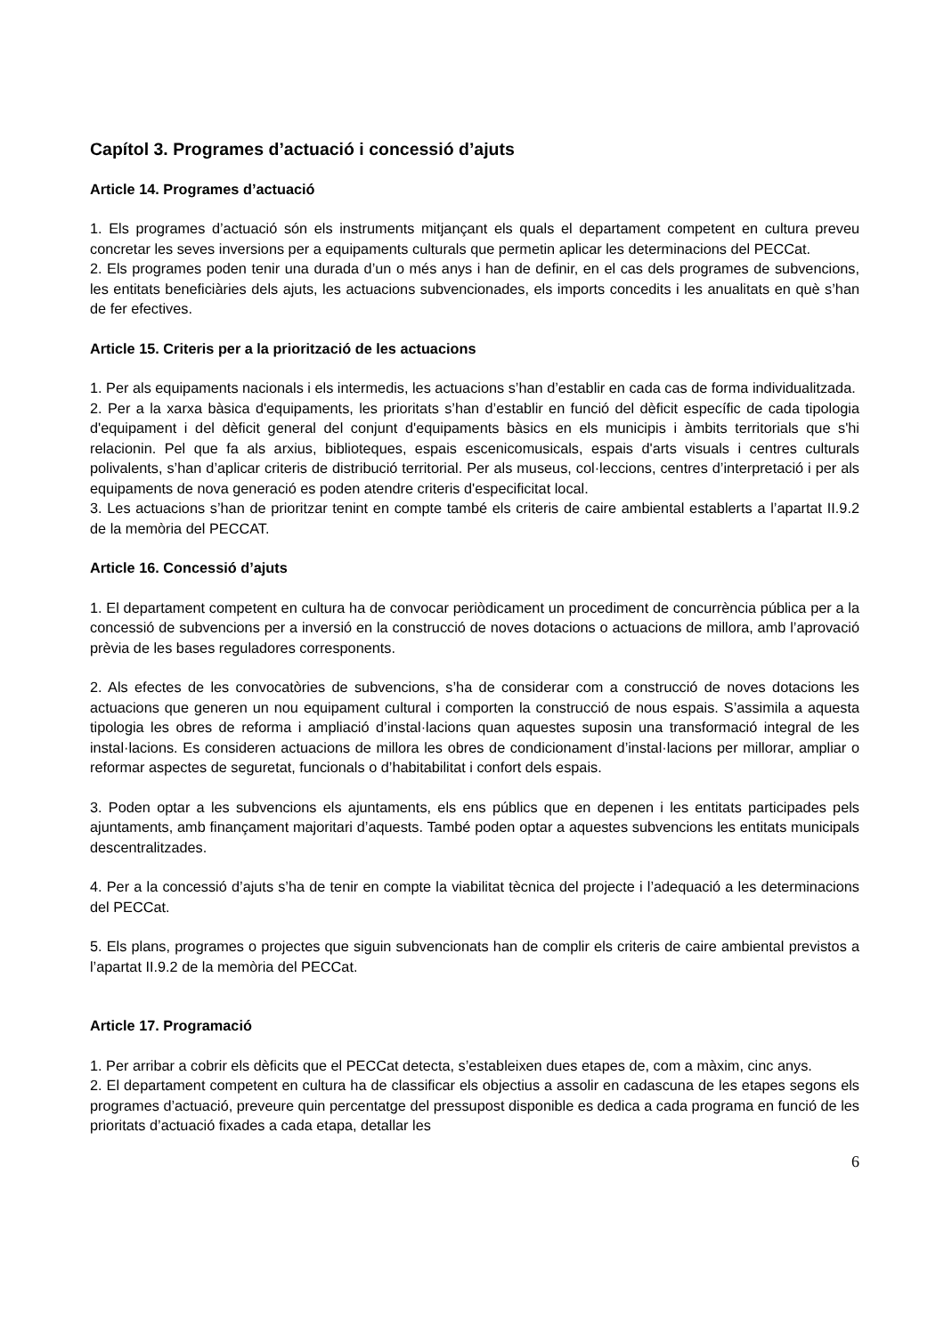Capítol 3. Programes d’actuació i concessió d’ajuts
Article 14. Programes d’actuació
1. Els programes d’actuació són els instruments mitjançant els quals el departament competent en cultura preveu concretar les seves inversions per a equipaments culturals que permetin aplicar les determinacions del PECCat.
2. Els programes poden tenir una durada d’un o més anys i han de definir, en el cas dels programes de subvencions, les entitats beneficiàries dels ajuts, les actuacions subvencionades, els imports concedits i les anualitats en què s’han de fer efectives.
Article 15. Criteris per a la priorització de les actuacions
1. Per als equipaments nacionals i els intermedis, les actuacions s’han d’establir en cada cas de forma individualitzada.
2. Per a la xarxa bàsica d'equipaments, les prioritats s’han d’establir en funció del dèficit específic de cada tipologia d'equipament i del dèficit general del conjunt d'equipaments bàsics en els municipis i àmbits territorials que s'hi relacionin. Pel que fa als arxius, biblioteques, espais escenicomusicals, espais d'arts visuals i centres culturals polivalents, s’han d’aplicar criteris de distribució territorial. Per als museus, col·leccions, centres d’interpretació i per als equipaments de nova generació es poden atendre criteris d'especificitat local.
3. Les actuacions s’han de prioritzar tenint en compte també els criteris de caire ambiental establerts a l’apartat II.9.2 de la memòria del PECCAT.
Article 16. Concessió d’ajuts
1. El departament competent en cultura ha de convocar periòdicament un procediment de concurrència pública per a la concessió de subvencions per a inversió en la construcció de noves dotacions o actuacions de millora, amb l’aprovació prèvia de les bases reguladores corresponents.
2. Als efectes de les convocatòries de subvencions, s’ha de considerar com a construcció de noves dotacions les actuacions que generen un nou equipament cultural i comporten la construcció de nous espais. S’assimila a aquesta tipologia les obres de reforma i ampliació d’instal·lacions quan aquestes suposin una transformació integral de les instal·lacions. Es consideren actuacions de millora les obres de condicionament d’instal·lacions per millorar, ampliar o reformar aspectes de seguretat, funcionals o d’habitabilitat i confort dels espais.
3. Poden optar a les subvencions els ajuntaments, els ens públics que en depenen i les entitats participades pels ajuntaments, amb finançament majoritari d’aquests. També poden optar a aquestes subvencions les entitats municipals descentralitzades.
4. Per a la concessió d’ajuts s’ha de tenir en compte la viabilitat tècnica del projecte i l’adequació a les determinacions del PECCat.
5. Els plans, programes o projectes que siguin subvencionats han de complir els criteris de caire ambiental previstos a l’apartat II.9.2 de la memòria del PECCat.
Article 17. Programació
1. Per arribar a cobrir els dèficits que el PECCat detecta, s’estableixen dues etapes de, com a màxim, cinc anys.
2. El departament competent en cultura ha de classificar els objectius a assolir en cadascuna de les etapes segons els programes d’actuació, preveure quin percentatge del pressupost disponible es dedica a cada programa en funció de les prioritats d’actuació fixades a cada etapa, detallar les
6